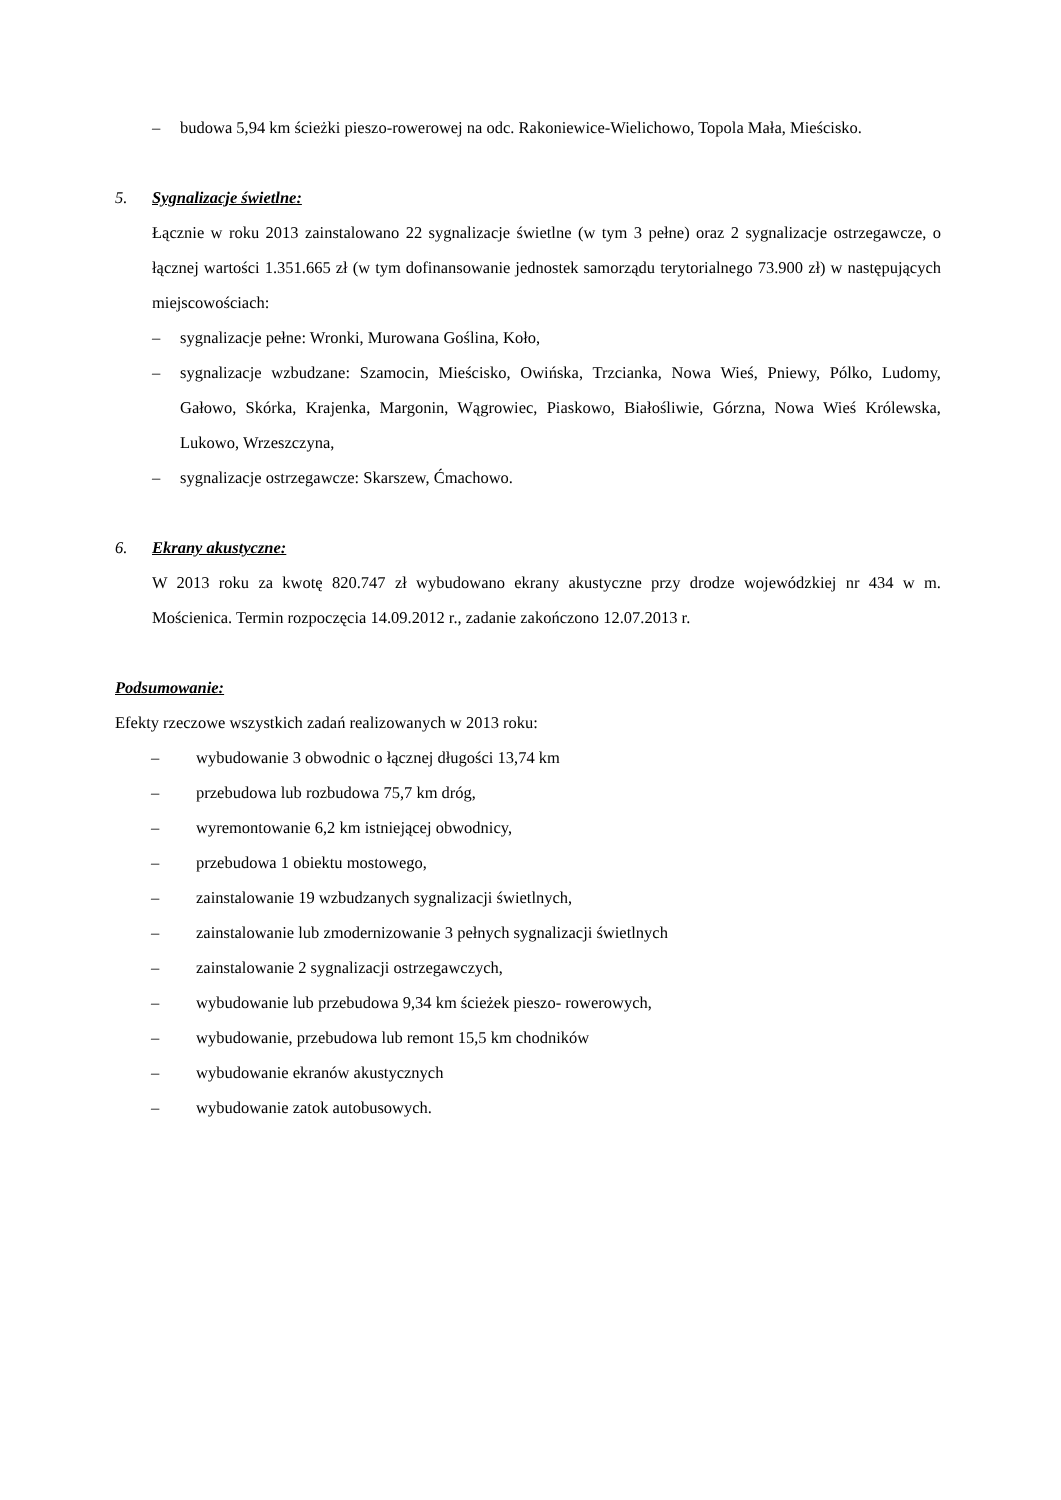– budowa 5,94 km ścieżki pieszo-rowerowej na odc. Rakoniewice-Wielichowo, Topola Mała, Mieścisko.
5. Sygnalizacje świetlne:
Łącznie w roku 2013 zainstalowano 22 sygnalizacje świetlne (w tym 3 pełne) oraz 2 sygnalizacje ostrzegawcze, o łącznej wartości 1.351.665 zł (w tym dofinansowanie jednostek samorządu terytorialnego 73.900 zł) w następujących miejscowościach:
– sygnalizacje pełne: Wronki, Murowana Goślina, Koło,
– sygnalizacje wzbudzane: Szamocin, Mieścisko, Owińska, Trzcianka, Nowa Wieś, Pniewy, Pólko, Ludomy, Gałowo, Skórka, Krajenka, Margonin, Wągrowiec, Piaskowo, Białośliwie, Górzna, Nowa Wieś Królewska, Lukowo, Wrzeszczyna,
– sygnalizacje ostrzegawcze: Skarszew, Ćmachowo.
6. Ekrany akustyczne:
W 2013 roku za kwotę 820.747 zł wybudowano ekrany akustyczne przy drodze wojewódzkiej nr 434 w m. Mościenica. Termin rozpoczęcia 14.09.2012 r., zadanie zakończono 12.07.2013 r.
Podsumowanie:
Efekty rzeczowe wszystkich zadań realizowanych w 2013 roku:
– wybudowanie 3 obwodnic o łącznej długości 13,74 km
– przebudowa lub rozbudowa 75,7 km dróg,
– wyremontowanie 6,2 km istniejącej obwodnicy,
– przebudowa 1 obiektu mostowego,
– zainstalowanie 19 wzbudzanych sygnalizacji świetlnych,
– zainstalowanie lub zmodernizowanie 3 pełnych sygnalizacji świetlnych
– zainstalowanie 2 sygnalizacji ostrzegawczych,
– wybudowanie lub przebudowa 9,34 km ścieżek pieszo- rowerowych,
– wybudowanie, przebudowa lub remont 15,5 km chodników
– wybudowanie ekranów akustycznych
– wybudowanie zatok autobusowych.